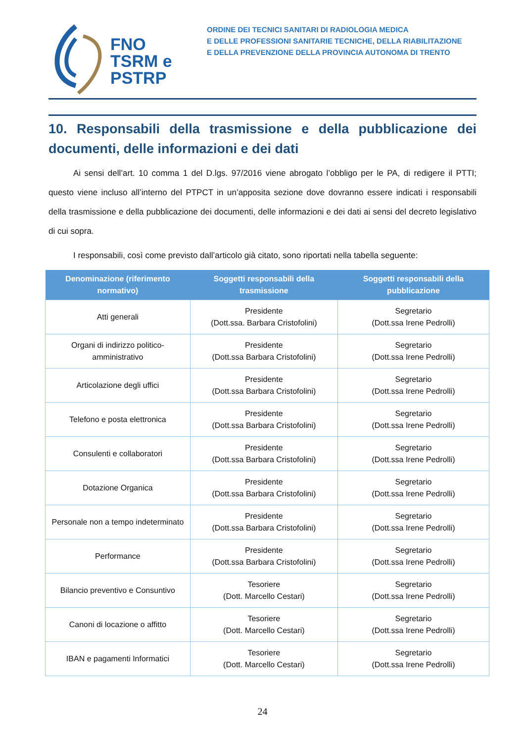FNO
TSRM e
PSTRP
ORDINE DEI TECNICI SANITARI DI RADIOLOGIA MEDICA
E DELLE PROFESSIONI SANITARIE TECNICHE, DELLA RIABILITAZIONE
E DELLA PREVENZIONE DELLA PROVINCIA AUTONOMA DI TRENTO
10. Responsabili della trasmissione e della pubblicazione dei documenti, delle informazioni e dei dati
Ai sensi dell’art. 10 comma 1 del D.lgs. 97/2016 viene abrogato l’obbligo per le PA, di redigere il PTTI; questo viene incluso all’interno del PTPCT in un’apposita sezione dove dovranno essere indicati i responsabili della trasmissione e della pubblicazione dei documenti, delle informazioni e dei dati ai sensi del decreto legislativo di cui sopra.
I responsabili, così come previsto dall’articolo già citato, sono riportati nella tabella seguente:
| Denominazione (riferimento normativo) | Soggetti responsabili della trasmissione | Soggetti responsabili della pubblicazione |
| --- | --- | --- |
| Atti generali | Presidente (Dott.ssa. Barbara Cristofolini) | Segretario (Dott.ssa Irene Pedrolli) |
| Organi di indirizzo politico- amministrativo | Presidente (Dott.ssa Barbara Cristofolini) | Segretario (Dott.ssa Irene Pedrolli) |
| Articolazione degli uffici | Presidente (Dott.ssa Barbara Cristofolini) | Segretario (Dott.ssa Irene Pedrolli) |
| Telefono e posta elettronica | Presidente (Dott.ssa Barbara Cristofolini) | Segretario (Dott.ssa Irene Pedrolli) |
| Consulenti e collaboratori | Presidente (Dott.ssa Barbara Cristofolini) | Segretario (Dott.ssa Irene Pedrolli) |
| Dotazione Organica | Presidente (Dott.ssa Barbara Cristofolini) | Segretario (Dott.ssa Irene Pedrolli) |
| Personale non a tempo indeterminato | Presidente (Dott.ssa Barbara Cristofolini) | Segretario (Dott.ssa Irene Pedrolli) |
| Performance | Presidente (Dott.ssa Barbara Cristofolini) | Segretario (Dott.ssa Irene Pedrolli) |
| Bilancio preventivo e Consuntivo | Tesoriere (Dott. Marcello Cestari) | Segretario (Dott.ssa Irene Pedrolli) |
| Canoni di locazione o affitto | Tesoriere (Dott. Marcello Cestari) | Segretario (Dott.ssa Irene Pedrolli) |
| IBAN e pagamenti Informatici | Tesoriere (Dott. Marcello Cestari) | Segretario (Dott.ssa Irene Pedrolli) |
24